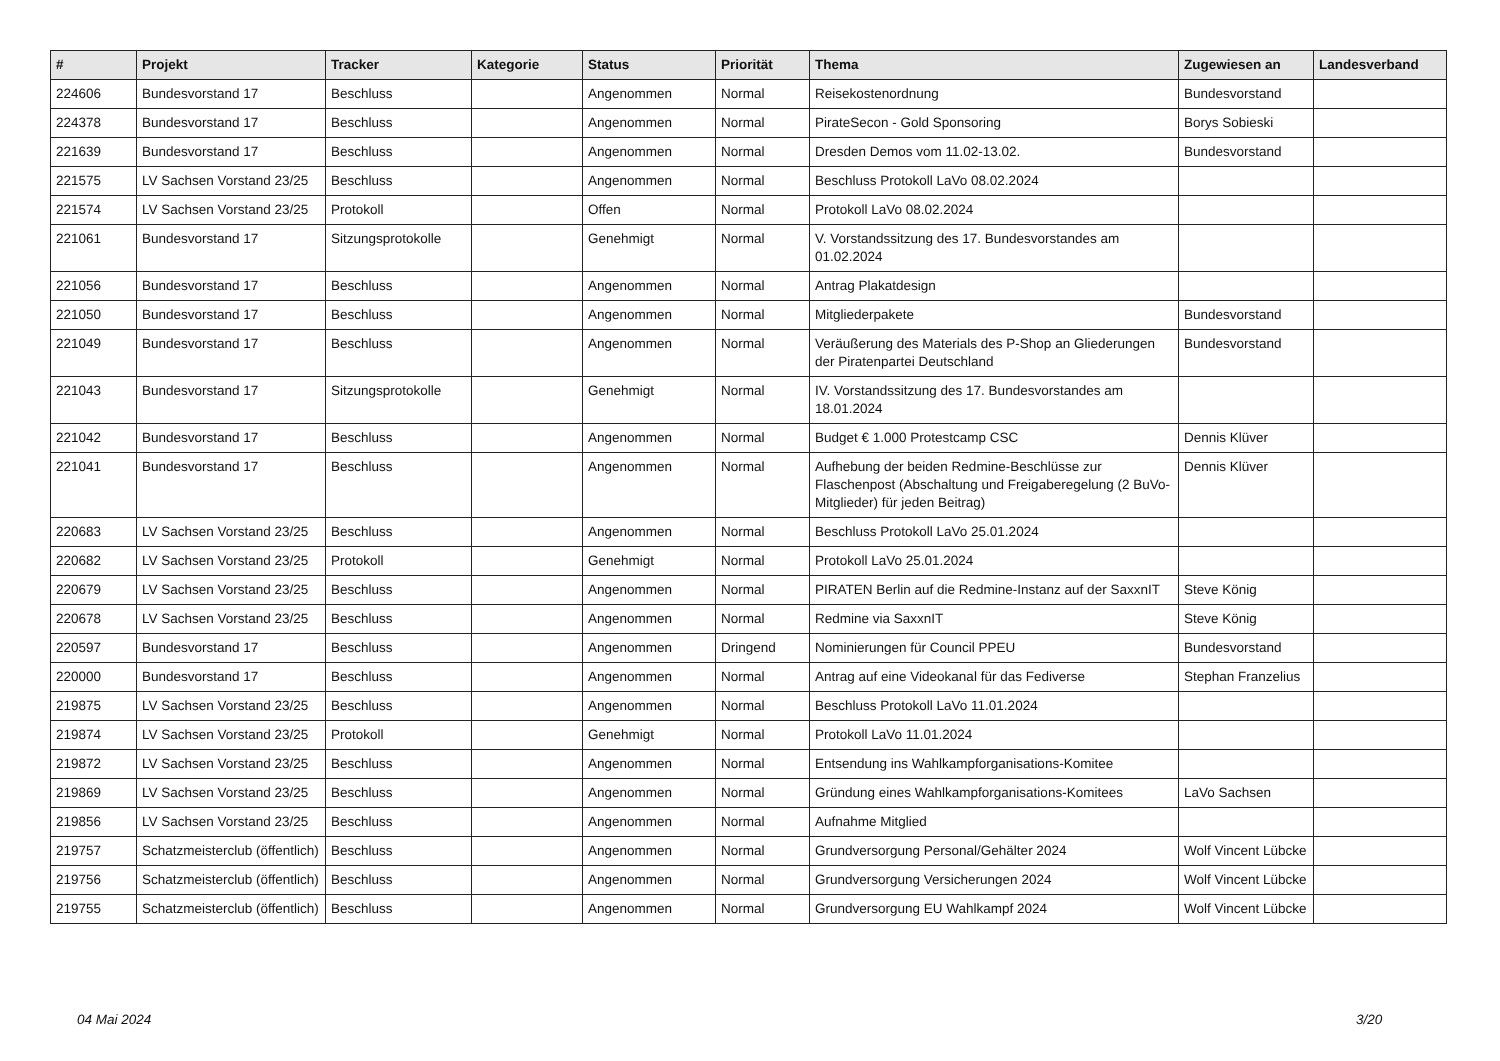| # | Projekt | Tracker | Kategorie | Status | Priorität | Thema | Zugewiesen an | Landesverband |
| --- | --- | --- | --- | --- | --- | --- | --- | --- |
| 224606 | Bundesvorstand 17 | Beschluss | | Angenommen | Normal | Reisekostenordnung | Bundesvorstand | |
| 224378 | Bundesvorstand 17 | Beschluss | | Angenommen | Normal | PirateSecon - Gold Sponsoring | Borys Sobieski | |
| 221639 | Bundesvorstand 17 | Beschluss | | Angenommen | Normal | Dresden Demos vom 11.02-13.02. | Bundesvorstand | |
| 221575 | LV Sachsen Vorstand 23/25 | Beschluss | | Angenommen | Normal | Beschluss Protokoll LaVo 08.02.2024 | | |
| 221574 | LV Sachsen Vorstand 23/25 | Protokoll | | Offen | Normal | Protokoll LaVo 08.02.2024 | | |
| 221061 | Bundesvorstand 17 | Sitzungsprotokolle | | Genehmigt | Normal | V. Vorstandssitzung des 17. Bundesvorstandes am 01.02.2024 | | |
| 221056 | Bundesvorstand 17 | Beschluss | | Angenommen | Normal | Antrag Plakatdesign | | |
| 221050 | Bundesvorstand 17 | Beschluss | | Angenommen | Normal | Mitgliederpakete | Bundesvorstand | |
| 221049 | Bundesvorstand 17 | Beschluss | | Angenommen | Normal | Veräußerung des Materials des P-Shop an Gliederungen der Piratenpartei Deutschland | Bundesvorstand | |
| 221043 | Bundesvorstand 17 | Sitzungsprotokolle | | Genehmigt | Normal | IV. Vorstandssitzung des 17. Bundesvorstandes am 18.01.2024 | | |
| 221042 | Bundesvorstand 17 | Beschluss | | Angenommen | Normal | Budget € 1.000 Protestcamp CSC | Dennis Klüver | |
| 221041 | Bundesvorstand 17 | Beschluss | | Angenommen | Normal | Aufhebung der beiden Redmine-Beschlüsse zur Flaschenpost (Abschaltung und Freigaberegelung (2 BuVo-Mitglieder) für jeden Beitrag) | Dennis Klüver | |
| 220683 | LV Sachsen Vorstand 23/25 | Beschluss | | Angenommen | Normal | Beschluss Protokoll LaVo 25.01.2024 | | |
| 220682 | LV Sachsen Vorstand 23/25 | Protokoll | | Genehmigt | Normal | Protokoll LaVo 25.01.2024 | | |
| 220679 | LV Sachsen Vorstand 23/25 | Beschluss | | Angenommen | Normal | PIRATEN Berlin auf die Redmine-Instanz auf der SaxxnIT | Steve König | |
| 220678 | LV Sachsen Vorstand 23/25 | Beschluss | | Angenommen | Normal | Redmine via SaxxnIT | Steve König | |
| 220597 | Bundesvorstand 17 | Beschluss | | Angenommen | Dringend | Nominierungen für Council PPEU | Bundesvorstand | |
| 220000 | Bundesvorstand 17 | Beschluss | | Angenommen | Normal | Antrag auf eine Videokanal für das Fediverse | Stephan Franzelius | |
| 219875 | LV Sachsen Vorstand 23/25 | Beschluss | | Angenommen | Normal | Beschluss Protokoll LaVo 11.01.2024 | | |
| 219874 | LV Sachsen Vorstand 23/25 | Protokoll | | Genehmigt | Normal | Protokoll LaVo 11.01.2024 | | |
| 219872 | LV Sachsen Vorstand 23/25 | Beschluss | | Angenommen | Normal | Entsendung ins Wahlkampforganisations-Komitee | | |
| 219869 | LV Sachsen Vorstand 23/25 | Beschluss | | Angenommen | Normal | Gründung eines Wahlkampforganisations-Komitees | LaVo Sachsen | |
| 219856 | LV Sachsen Vorstand 23/25 | Beschluss | | Angenommen | Normal | Aufnahme Mitglied | | |
| 219757 | Schatzmeisterclub (öffentlich) | Beschluss | | Angenommen | Normal | Grundversorgung Personal/Gehälter 2024 | Wolf Vincent Lübcke | |
| 219756 | Schatzmeisterclub (öffentlich) | Beschluss | | Angenommen | Normal | Grundversorgung Versicherungen 2024 | Wolf Vincent Lübcke | |
| 219755 | Schatzmeisterclub (öffentlich) | Beschluss | | Angenommen | Normal | Grundversorgung EU Wahlkampf 2024 | Wolf Vincent Lübcke | |
04 Mai 2024 3/20